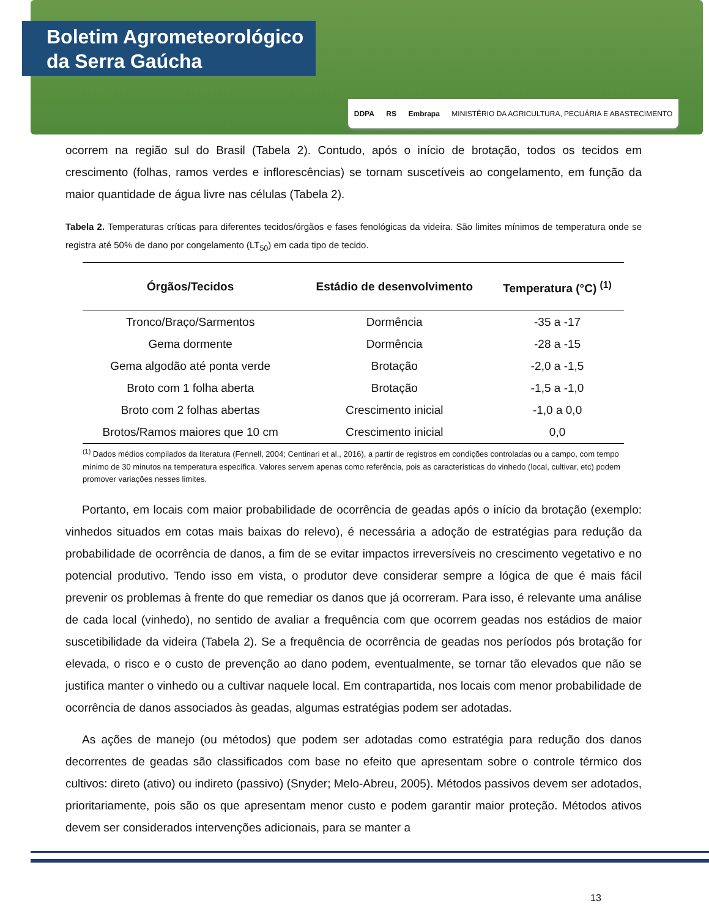Boletim Agrometeorológico
da Serra Gaúcha
DDPA RS Embrapa MINISTÉRIO DA AGRICULTURA, PECUÁRIA E ABASTECIMENTO
ocorrem na região sul do Brasil (Tabela 2). Contudo, após o início de brotação, todos os tecidos em crescimento (folhas, ramos verdes e inflorescências) se tornam suscetíveis ao congelamento, em função da maior quantidade de água livre nas células (Tabela 2).
Tabela 2. Temperaturas críticas para diferentes tecidos/órgãos e fases fenológicas da videira. São limites mínimos de temperatura onde se registra até 50% de dano por congelamento (LT<sub>50</sub>) em cada tipo de tecido.
| Órgãos/Tecidos | Estádio de desenvolvimento | Temperatura (°C) <sup>(1)</sup> |
| --- | --- | --- |
| Tronco/Braço/Sarmentos | Dormência | -35 a -17 |
| Gema dormente | Dormência | -28 a -15 |
| Gema algodão até ponta verde | Brotação | -2,0 a -1,5 |
| Broto com 1 folha aberta | Brotação | -1,5 a -1,0 |
| Broto com 2 folhas abertas | Crescimento inicial | -1,0 a 0,0 |
| Brotos/Ramos maiores que 10 cm | Crescimento inicial | 0,0 |
<sup>(1)</sup> Dados médios compilados da literatura (Fennell, 2004; Centinari et al., 2016), a partir de registros em condições controladas ou a campo, com tempo mínimo de 30 minutos na temperatura específica. Valores servem apenas como referência, pois as características do vinhedo (local, cultivar, etc) podem promover variações nesses limites.
Portanto, em locais com maior probabilidade de ocorrência de geadas após o início da brotação (exemplo: vinhedos situados em cotas mais baixas do relevo), é necessária a adoção de estratégias para redução da probabilidade de ocorrência de danos, a fim de se evitar impactos irreversíveis no crescimento vegetativo e no potencial produtivo. Tendo isso em vista, o produtor deve considerar sempre a lógica de que é mais fácil prevenir os problemas à frente do que remediar os danos que já ocorreram. Para isso, é relevante uma análise de cada local (vinhedo), no sentido de avaliar a frequência com que ocorrem geadas nos estádios de maior suscetibilidade da videira (Tabela 2). Se a frequência de ocorrência de geadas nos períodos pós brotação for elevada, o risco e o custo de prevenção ao dano podem, eventualmente, se tornar tão elevados que não se justifica manter o vinhedo ou a cultivar naquele local. Em contrapartida, nos locais com menor probabilidade de ocorrência de danos associados às geadas, algumas estratégias podem ser adotadas.
As ações de manejo (ou métodos) que podem ser adotadas como estratégia para redução dos danos decorrentes de geadas são classificados com base no efeito que apresentam sobre o controle térmico dos cultivos: direto (ativo) ou indireto (passivo) (Snyder; Melo-Abreu, 2005). Métodos passivos devem ser adotados, prioritariamente, pois são os que apresentam menor custo e podem garantir maior proteção. Métodos ativos devem ser considerados intervenções adicionais, para se manter a
13